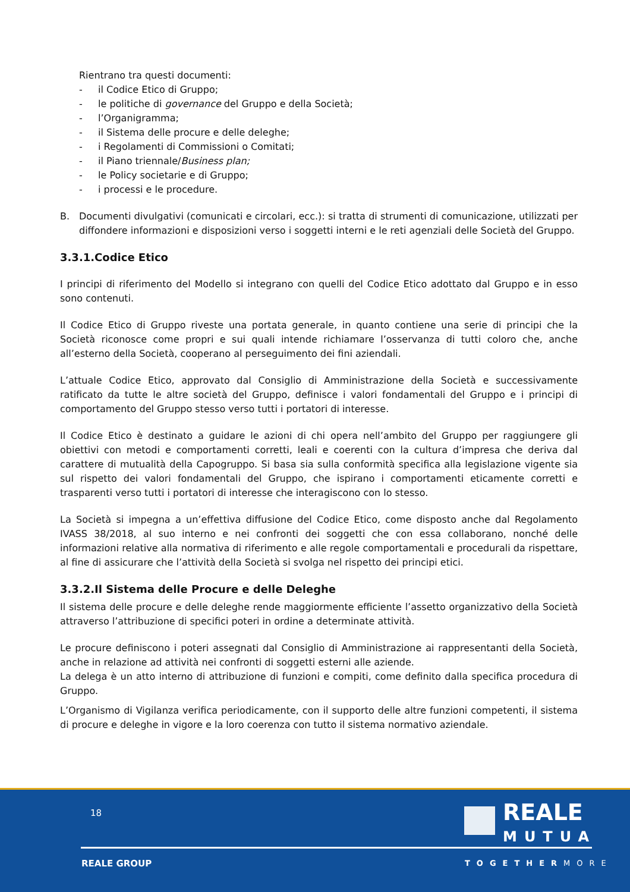Rientrano tra questi documenti:
- il Codice Etico di Gruppo;
- le politiche di governance del Gruppo e della Società;
- l’Organigramma;
- il Sistema delle procure e delle deleghe;
- i Regolamenti di Commissioni o Comitati;
- il Piano triennale/Business plan;
- le Policy societarie e di Gruppo;
- i processi e le procedure.
B. Documenti divulgativi (comunicati e circolari, ecc.): si tratta di strumenti di comunicazione, utilizzati per diffondere informazioni e disposizioni verso i soggetti interni e le reti agenziali delle Società del Gruppo.
3.3.1.Codice Etico
I principi di riferimento del Modello si integrano con quelli del Codice Etico adottato dal Gruppo e in esso sono contenuti.
Il Codice Etico di Gruppo riveste una portata generale, in quanto contiene una serie di principi che la Società riconosce come propri e sui quali intende richiamare l’osservanza di tutti coloro che, anche all’esterno della Società, cooperano al perseguimento dei fini aziendali.
L’attuale Codice Etico, approvato dal Consiglio di Amministrazione della Società e successivamente ratificato da tutte le altre società del Gruppo, definisce i valori fondamentali del Gruppo e i principi di comportamento del Gruppo stesso verso tutti i portatori di interesse.
Il Codice Etico è destinato a guidare le azioni di chi opera nell’ambito del Gruppo per raggiungere gli obiettivi con metodi e comportamenti corretti, leali e coerenti con la cultura d’impresa che deriva dal carattere di mutualità della Capogruppo. Si basa sia sulla conformità specifica alla legislazione vigente sia sul rispetto dei valori fondamentali del Gruppo, che ispirano i comportamenti eticamente corretti e trasparenti verso tutti i portatori di interesse che interagiscono con lo stesso.
La Società si impegna a un’effettiva diffusione del Codice Etico, come disposto anche dal Regolamento IVASS 38/2018, al suo interno e nei confronti dei soggetti che con essa collaborano, nonché delle informazioni relative alla normativa di riferimento e alle regole comportamentali e procedurali da rispettare, al fine di assicurare che l’attività della Società si svolga nel rispetto dei principi etici.
3.3.2.Il Sistema delle Procure e delle Deleghe
Il sistema delle procure e delle deleghe rende maggiormente efficiente l’assetto organizzativo della Società attraverso l’attribuzione di specifici poteri in ordine a determinate attività.
Le procure definiscono i poteri assegnati dal Consiglio di Amministrazione ai rappresentanti della Società, anche in relazione ad attività nei confronti di soggetti esterni alle aziende.
La delega è un atto interno di attribuzione di funzioni e compiti, come definito dalla specifica procedura di Gruppo.
L’Organismo di Vigilanza verifica periodicamente, con il supporto delle altre funzioni competenti, il sistema di procure e deleghe in vigore e la loro coerenza con tutto il sistema normativo aziendale.
18
REALE
MUTUA
REALE GROUP TOGETHERMORE